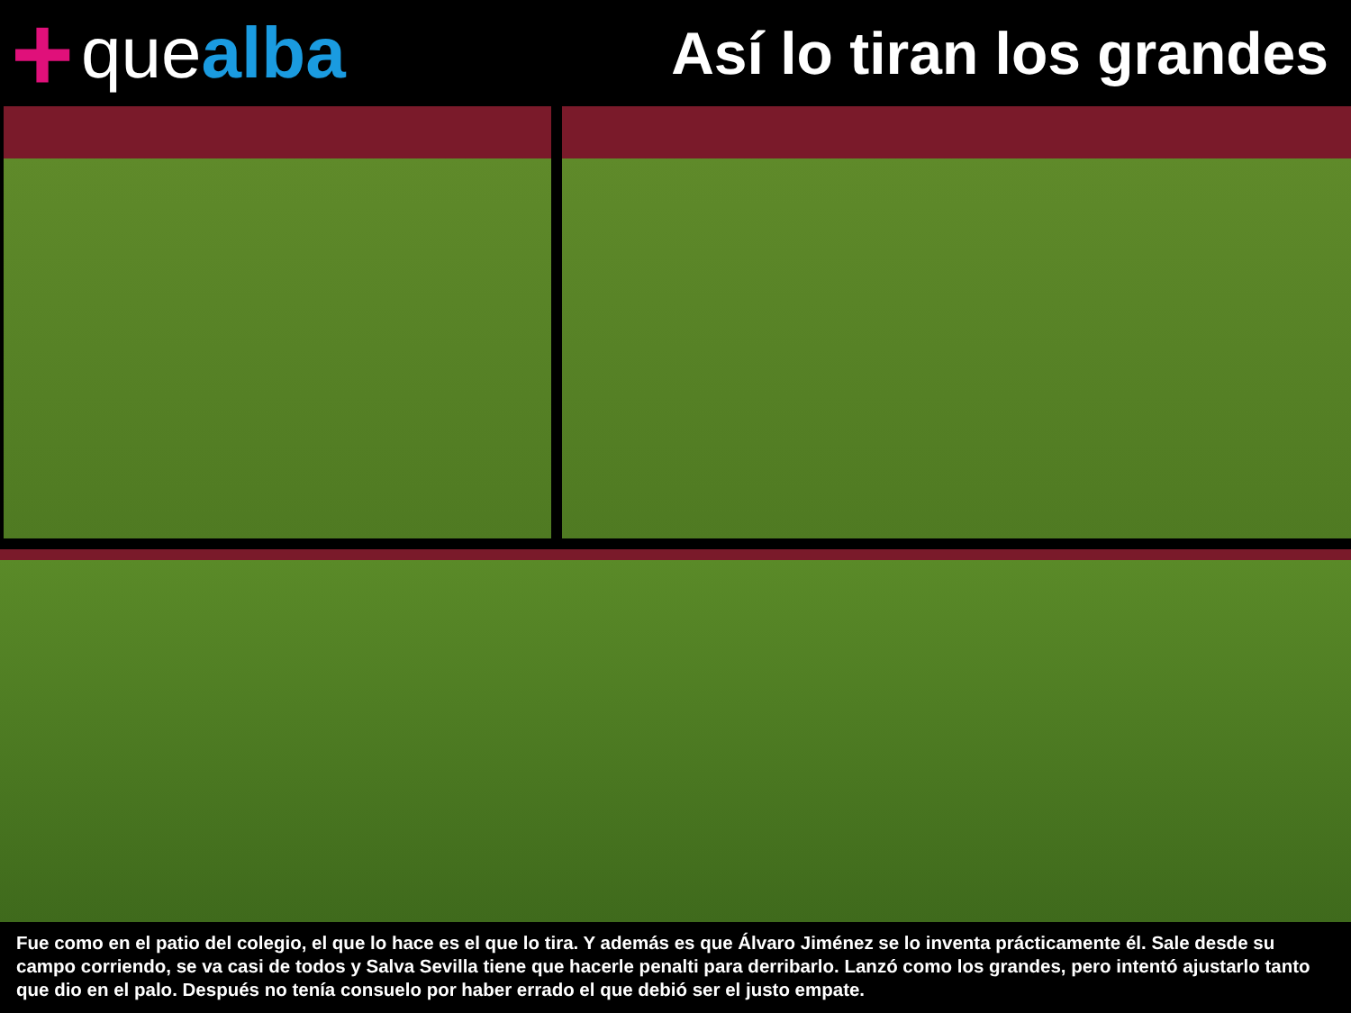+ que alba
Así lo tiran los grandes
Fue como en el patio del colegio, el que lo hace es el que lo tira. Y además es que Álvaro Jiménez se lo inventa prácticamente él. Sale desde su campo corriendo, se va casi de todos y Salva Sevilla tiene que hacerle penalti para derribarlo. Lanzó como los grandes, pero intentó ajustarlo tanto que dio en el palo. Después no tenía consuelo por haber errado el que debió ser el justo empate.